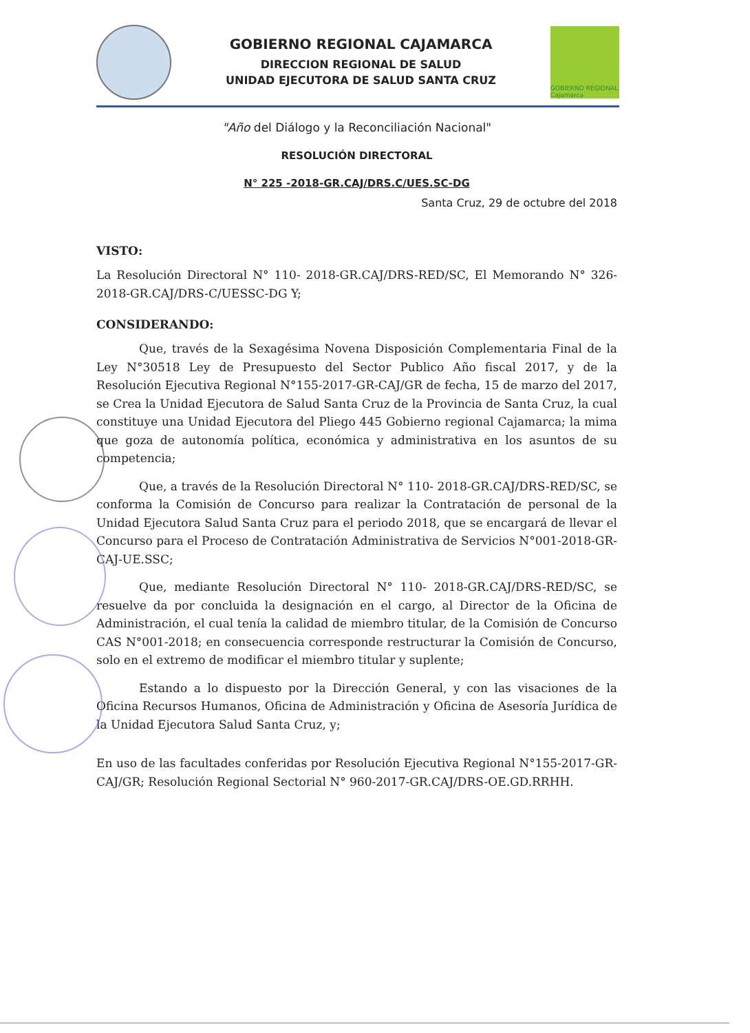GOBIERNO REGIONAL CAJAMARCA
DIRECCION REGIONAL DE SALUD
UNIDAD EJECUTORA DE SALUD SANTA CRUZ
GOBIERNO REGIONAL Cajamarca
"Año del Diálogo y la Reconciliación Nacional"
RESOLUCIÓN DIRECTORAL
N° 225 -2018-GR.CAJ/DRS.C/UES.SC-DG
Santa Cruz, 29 de octubre del 2018
VISTO:
La Resolución Directoral N° 110- 2018-GR.CAJ/DRS-RED/SC, El Memorando N° 326-2018-GR.CAJ/DRS-C/UESSC-DG Y;
CONSIDERANDO:
Que, través de la Sexagésima Novena Disposición Complementaria Final de la Ley N°30518 Ley de Presupuesto del Sector Publico Año fiscal 2017, y de la Resolución Ejecutiva Regional N°155-2017-GR-CAJ/GR de fecha, 15 de marzo del 2017, se Crea la Unidad Ejecutora de Salud Santa Cruz de la Provincia de Santa Cruz, la cual constituye una Unidad Ejecutora del Pliego 445 Gobierno regional Cajamarca; la mima que goza de autonomía política, económica y administrativa en los asuntos de su competencia;
Que, a través de la Resolución Directoral N° 110- 2018-GR.CAJ/DRS-RED/SC, se conforma la Comisión de Concurso para realizar la Contratación de personal de la Unidad Ejecutora Salud Santa Cruz para el periodo 2018, que se encargará de llevar el Concurso para el Proceso de Contratación Administrativa de Servicios N°001-2018-GR-CAJ-UE.SSC;
Que, mediante Resolución Directoral N° 110- 2018-GR.CAJ/DRS-RED/SC, se resuelve da por concluida la designación en el cargo, al Director de la Oficina de Administración, el cual tenía la calidad de miembro titular, de la Comisión de Concurso CAS N°001-2018; en consecuencia corresponde restructurar la Comisión de Concurso, solo en el extremo de modificar el miembro titular y suplente;
Estando a lo dispuesto por la Dirección General, y con las visaciones de la Oficina Recursos Humanos, Oficina de Administración y Oficina de Asesoría Jurídica de la Unidad Ejecutora Salud Santa Cruz, y;
En uso de las facultades conferidas por Resolución Ejecutiva Regional N°155-2017-GR-CAJ/GR; Resolución Regional Sectorial N° 960-2017-GR.CAJ/DRS-OE.GD.RRHH.